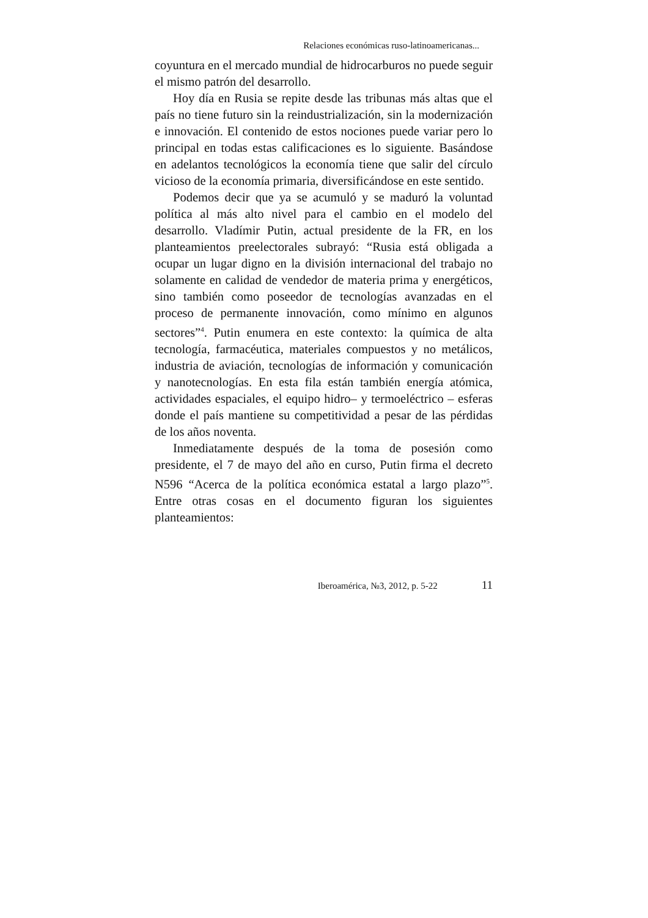Relaciones económicas ruso-latinoamericanas...
coyuntura en el mercado mundial de hidrocarburos no puede seguir el mismo patrón del desarrollo.
Hoy día en Rusia se repite desde las tribunas más altas que el país no tiene futuro sin la reindustrialización, sin la modernización e innovación. El contenido de estos nociones puede variar pero lo principal en todas estas calificaciones es lo siguiente. Basándose en adelantos tecnológicos la economía tiene que salir del círculo vicioso de la economía primaria, diversificándose en este sentido.
Podemos decir que ya se acumuló y se maduró la voluntad política al más alto nivel para el cambio en el modelo del desarrollo. Vladímir Putin, actual presidente de la FR, en los planteamientos preelectorales subrayó: “Rusia está obligada a ocupar un lugar digno en la división internacional del trabajo no solamente en calidad de vendedor de materia prima y energéticos, sino también como poseedor de tecnologías avanzadas en el proceso de permanente innovación, como mínimo en algunos sectores”<sup>4</sup>. Putin enumera en este contexto: la química de alta tecnología, farmacéutica, materiales compuestos y no metálicos, industria de aviación, tecnologías de información y comunicación y nanotecnologías. En esta fila están también energía atómica, actividades espaciales, el equipo hidro– y termoeléctrico – esferas donde el país mantiene su competitividad a pesar de las pérdidas de los años noventa.
Inmediatamente después de la toma de posesión como presidente, el 7 de mayo del año en curso, Putin firma el decreto N596 “Acerca de la política económica estatal a largo plazo”<sup>5</sup>. Entre otras cosas en el documento figuran los siguientes planteamientos:
Iberoamérica, №3, 2012, p. 5-22 11